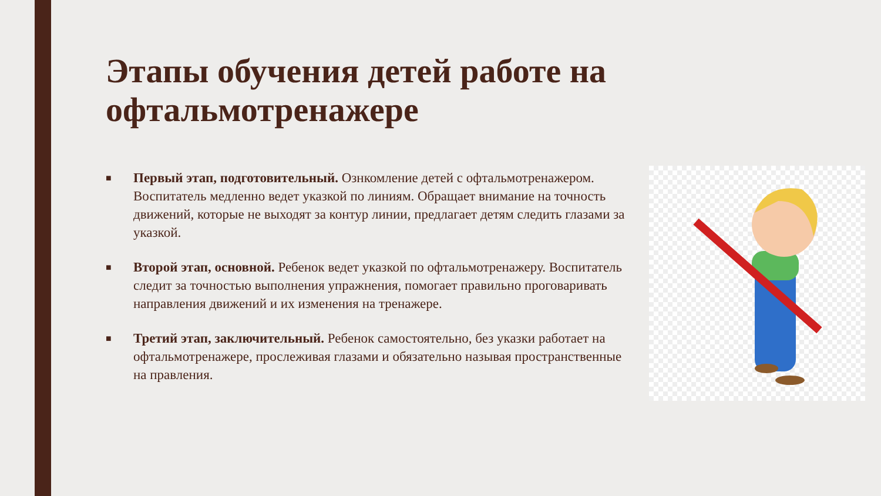Этапы обучения детей работе на офтальмотренажере
■ Первый этап, подготовительный. Ознкомление детей с офтальмотренажером. Воспитатель медленно ведет указкой по линиям. Обращает внимание на точность движений, которые не выходят за контур линии, предлагает детям следить глазами за указкой.
■ Второй этап, основной. Ребенок ведет указкой по офтальмотренажеру. Воспитатель следит за точностью выполнения упражнения, помогает правильно проговаривать направления движений и их изменения на тренажере.
■ Третий этап, заключительный. Ребенок самостоятельно, без указки работает на офтальмотренажере, прослеживая глазами и обязательно называя пространственные на правления.